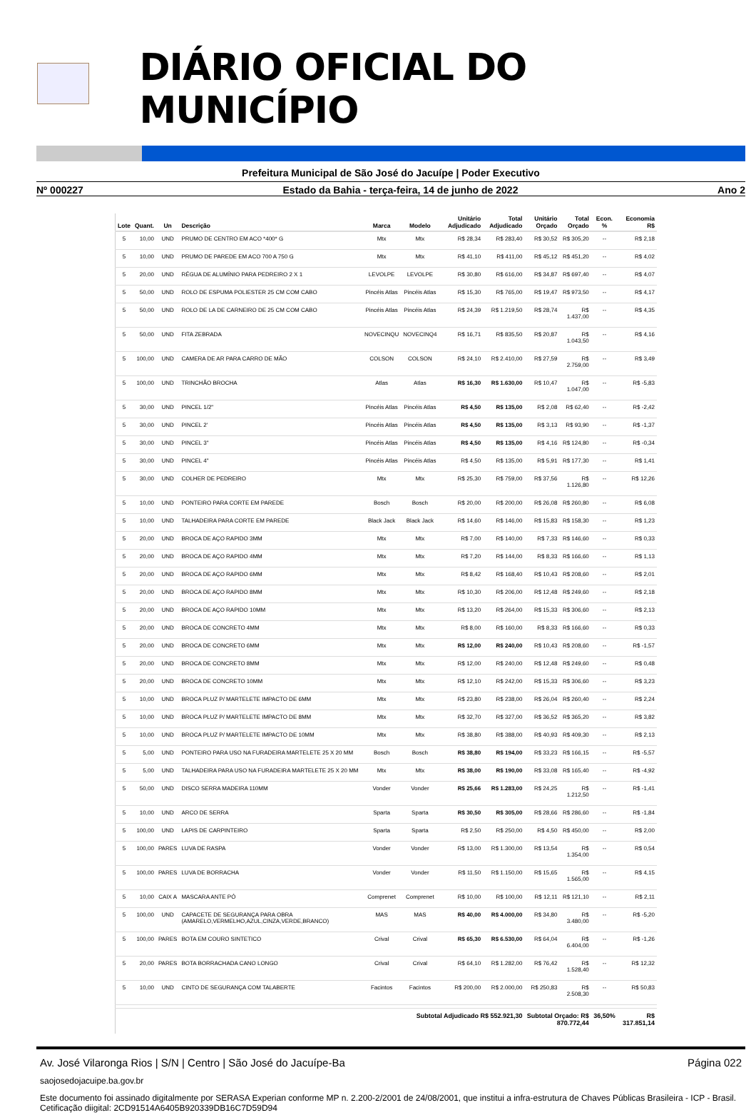DIÁRIO OFICIAL DO MUNICÍPIO
Prefeitura Municipal de São José do Jacuípe | Poder Executivo
Nº 000227 Estado da Bahia - terça-feira, 14 de junho de 2022 Ano 2
| Lote | Quant. | Un | Descrição | Marca | Modelo | Unitário Adjudicado | Total Adjudicado | Unitário Orçado | Total Orçado | Econ. % | Economia R$ |
| --- | --- | --- | --- | --- | --- | --- | --- | --- | --- | --- | --- |
| 5 | 10,00 | UND | PRUMO DE CENTRO EM ACO *400* G | Mtx | Mtx | R$ 28,34 | R$ 283,40 | R$ 30,52 | R$ 305,20 | -- | R$ 2,18 |
| 5 | 10,00 | UND | PRUMO DE PAREDE EM ACO 700 A 750 G | Mtx | Mtx | R$ 41,10 | R$ 411,00 | R$ 45,12 | R$ 451,20 | -- | R$ 4,02 |
| 5 | 20,00 | UND | RÉGUA DE ALUMÍNIO PARA PEDREIRO 2 X 1 | LEVOLPE | LEVOLPE | R$ 30,80 | R$ 616,00 | R$ 34,87 | R$ 697,40 | -- | R$ 4,07 |
| 5 | 50,00 | UND | ROLO DE ESPUMA POLIESTER 25 CM COM CABO | Pincéis Atlas | Pincéis Atlas | R$ 15,30 | R$ 765,00 | R$ 19,47 | R$ 973,50 | -- | R$ 4,17 |
| 5 | 50,00 | UND | ROLO DE LA DE CARNEIRO DE 25 CM COM CABO | Pincéis Atlas | Pincéis Atlas | R$ 24,39 | R$ 1.219,50 | R$ 28,74 | R$ 1.437,00 | -- | R$ 4,35 |
| 5 | 50,00 | UND | FITA ZEBRADA | NOVECINQU | NOVECINQ4 | R$ 16,71 | R$ 835,50 | R$ 20,87 | R$ 1.043,50 | -- | R$ 4,16 |
| 5 | 100,00 | UND | CAMERA DE AR PARA CARRO DE MÃO | COLSON | COLSON | R$ 24,10 | R$ 2.410,00 | R$ 27,59 | R$ 2.759,00 | -- | R$ 3,49 |
| 5 | 100,00 | UND | TRINCHÃO BROCHA | Atlas | Atlas | R$ 16,30 | R$ 1.630,00 | R$ 10,47 | R$ 1.047,00 | -- | R$ -5,83 |
| 5 | 30,00 | UND | PINCEL 1/2" | Pincéis Atlas | Pincéis Atlas | R$ 4,50 | R$ 135,00 | R$ 2,08 | R$ 62,40 | -- | R$ -2,42 |
| 5 | 30,00 | UND | PINCEL 2' | Pincéis Atlas | Pincéis Atlas | R$ 4,50 | R$ 135,00 | R$ 3,13 | R$ 93,90 | -- | R$ -1,37 |
| 5 | 30,00 | UND | PINCEL 3" | Pincéis Atlas | Pincéis Atlas | R$ 4,50 | R$ 135,00 | R$ 4,16 | R$ 124,80 | -- | R$ -0,34 |
| 5 | 30,00 | UND | PINCEL 4" | Pincéis Atlas | Pincéis Atlas | R$ 4,50 | R$ 135,00 | R$ 5,91 | R$ 177,30 | -- | R$ 1,41 |
| 5 | 30,00 | UND | COLHER DE PEDREIRO | Mtx | Mtx | R$ 25,30 | R$ 759,00 | R$ 37,56 | R$ 1.126,80 | -- | R$ 12,26 |
| 5 | 10,00 | UND | PONTEIRO PARA CORTE EM PAREDE | Bosch | Bosch | R$ 20,00 | R$ 200,00 | R$ 26,08 | R$ 260,80 | -- | R$ 6,08 |
| 5 | 10,00 | UND | TALHADEIRA PARA CORTE EM PAREDE | Black Jack | Black Jack | R$ 14,60 | R$ 146,00 | R$ 15,83 | R$ 158,30 | -- | R$ 1,23 |
| 5 | 20,00 | UND | BROCA DE AÇO RAPIDO 3MM | Mtx | Mtx | R$ 7,00 | R$ 140,00 | R$ 7,33 | R$ 146,60 | -- | R$ 0,33 |
| 5 | 20,00 | UND | BROCA DE AÇO RAPIDO 4MM | Mtx | Mtx | R$ 7,20 | R$ 144,00 | R$ 8,33 | R$ 166,60 | -- | R$ 1,13 |
| 5 | 20,00 | UND | BROCA DE AÇO RAPIDO 6MM | Mtx | Mtx | R$ 8,42 | R$ 168,40 | R$ 10,43 | R$ 208,60 | -- | R$ 2,01 |
| 5 | 20,00 | UND | BROCA DE AÇO RAPIDO 8MM | Mtx | Mtx | R$ 10,30 | R$ 206,00 | R$ 12,48 | R$ 249,60 | -- | R$ 2,18 |
| 5 | 20,00 | UND | BROCA DE AÇO RAPIDO 10MM | Mtx | Mtx | R$ 13,20 | R$ 264,00 | R$ 15,33 | R$ 306,60 | -- | R$ 2,13 |
| 5 | 20,00 | UND | BROCA DE CONCRETO 4MM | Mtx | Mtx | R$ 8,00 | R$ 160,00 | R$ 8,33 | R$ 166,60 | -- | R$ 0,33 |
| 5 | 20,00 | UND | BROCA DE CONCRETO 6MM | Mtx | Mtx | R$ 12,00 | R$ 240,00 | R$ 10,43 | R$ 208,60 | -- | R$ -1,57 |
| 5 | 20,00 | UND | BROCA DE CONCRETO 8MM | Mtx | Mtx | R$ 12,00 | R$ 240,00 | R$ 12,48 | R$ 249,60 | -- | R$ 0,48 |
| 5 | 20,00 | UND | BROCA DE CONCRETO 10MM | Mtx | Mtx | R$ 12,10 | R$ 242,00 | R$ 15,33 | R$ 306,60 | -- | R$ 3,23 |
| 5 | 10,00 | UND | BROCA PLUZ P/ MARTELETE IMPACTO DE 6MM | Mtx | Mtx | R$ 23,80 | R$ 238,00 | R$ 26,04 | R$ 260,40 | -- | R$ 2,24 |
| 5 | 10,00 | UND | BROCA PLUZ P/ MARTELETE IMPACTO DE 8MM | Mtx | Mtx | R$ 32,70 | R$ 327,00 | R$ 36,52 | R$ 365,20 | -- | R$ 3,82 |
| 5 | 10,00 | UND | BROCA PLUZ P/ MARTELETE IMPACTO DE 10MM | Mtx | Mtx | R$ 38,80 | R$ 388,00 | R$ 40,93 | R$ 409,30 | -- | R$ 2,13 |
| 5 | 5,00 | UND | PONTEIRO PARA USO NA FURADEIRA MARTELETE 25 X 20 MM | Bosch | Bosch | R$ 38,80 | R$ 194,00 | R$ 33,23 | R$ 166,15 | -- | R$ -5,57 |
| 5 | 5,00 | UND | TALHADEIRA PARA USO NA FURADEIRA MARTELETE 25 X 20 MM | Mtx | Mtx | R$ 38,00 | R$ 190,00 | R$ 33,08 | R$ 165,40 | -- | R$ -4,92 |
| 5 | 50,00 | UND | DISCO SERRA MADEIRA 110MM | Vonder | Vonder | R$ 25,66 | R$ 1.283,00 | R$ 24,25 | R$ 1.212,50 | -- | R$ -1,41 |
| 5 | 10,00 | UND | ARCO DE SERRA | Sparta | Sparta | R$ 30,50 | R$ 305,00 | R$ 28,66 | R$ 286,60 | -- | R$ -1,84 |
| 5 | 100,00 | UND | LAPIS DE CARPINTEIRO | Sparta | Sparta | R$ 2,50 | R$ 250,00 | R$ 4,50 | R$ 450,00 | -- | R$ 2,00 |
| 5 | 100,00 | PARES | LUVA DE RASPA | Vonder | Vonder | R$ 13,00 | R$ 1.300,00 | R$ 13,54 | R$ 1.354,00 | -- | R$ 0,54 |
| 5 | 100,00 | PARES | LUVA DE BORRACHA | Vonder | Vonder | R$ 11,50 | R$ 1.150,00 | R$ 15,65 | R$ 1.565,00 | -- | R$ 4,15 |
| 5 | 10,00 | CAIX A | MASCARA ANTE PÓ | Comprenet | Comprenet | R$ 10,00 | R$ 100,00 | R$ 12,11 | R$ 121,10 | -- | R$ 2,11 |
| 5 | 100,00 | UND | CAPACETE DE SEGURANÇA PARA OBRA (AMARELO,VERMELHO,AZUL,CINZA,VERDE,BRANCO) | MAS | MAS | R$ 40,00 | R$ 4.000,00 | R$ 34,80 | R$ 3.480,00 | -- | R$ -5,20 |
| 5 | 100,00 | PARES | BOTA EM COURO SINTETICO | Crival | Crival | R$ 65,30 | R$ 6.530,00 | R$ 64,04 | R$ 6.404,00 | -- | R$ -1,26 |
| 5 | 20,00 | PARES | BOTA BORRACHADA CANO LONGO | Crival | Crival | R$ 64,10 | R$ 1.282,00 | R$ 76,42 | R$ 1.528,40 | -- | R$ 12,32 |
| 5 | 10,00 | UND | CINTO DE SEGURANÇA COM TALABERTE | Facintos | Facintos | R$ 200,00 | R$ 2.000,00 | R$ 250,83 | R$ 2.508,30 | -- | R$ 50,83 |
| Subtotal Adjudicado R$ 552.921,30 | | | | | | | | Subtotal Orçado: R$ 870.772,44 | | 36,50% | R$ 317.851,14 |
Av. José Vilaronga Rios | S/N | Centro | São José do Jacuípe-Ba Página 022
saojosedojacuipe.ba.gov.br
Este documento foi assinado digitalmente por SERASA Experian conforme MP n. 2.200-2/2001 de 24/08/2001, que institui a infra-estrutura de Chaves Públicas Brasileira - ICP - Brasil. Cetificação diigital: 2CD91514A6405B920339DB16C7D59D94